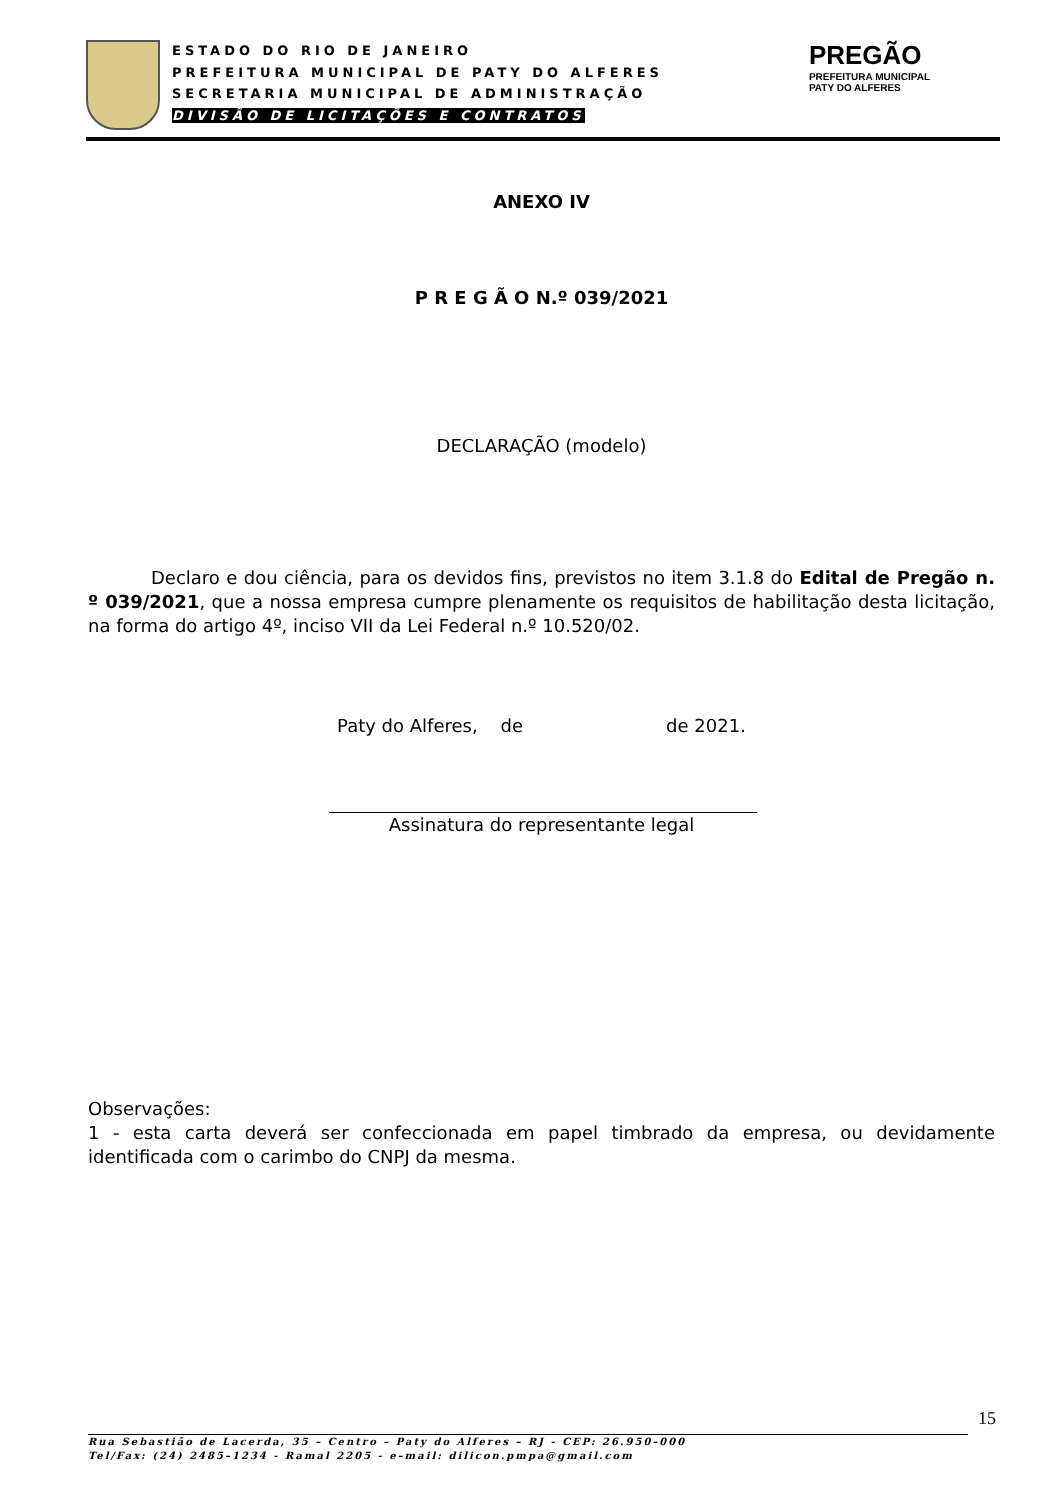ESTADO DO RIO DE JANEIRO
PREFEITURA MUNICIPAL DE PATY DO ALFERES
SECRETARIA MUNICIPAL DE ADMINISTRAÇÃO
DIVISÃO DE LICITAÇÕES E CONTRATOS
PREGÃO
PREFEITURA MUNICIPAL
PATY DO ALFERES
ANEXO IV
P R E G Ã O N.º 039/2021
DECLARAÇÃO (modelo)
Declaro e dou ciência, para os devidos fins, previstos no item 3.1.8 do Edital de Pregão n. º 039/2021, que a nossa empresa cumpre plenamente os requisitos de habilitação desta licitação, na forma do artigo 4º, inciso VII da Lei Federal n.º 10.520/02.
Paty do Alferes, de de 2021.
Assinatura do representante legal
Observações:
1 - esta carta deverá ser confeccionada em papel timbrado da empresa, ou devidamente identificada com o carimbo do CNPJ da mesma.
15
Rua Sebastião de Lacerda, 35 – Centro – Paty do Alferes – RJ - CEP: 26.950–000
Tel/Fax: (24) 2485–1234 - Ramal 2205 - e–mail: dilicon.pmpa@gmail.com